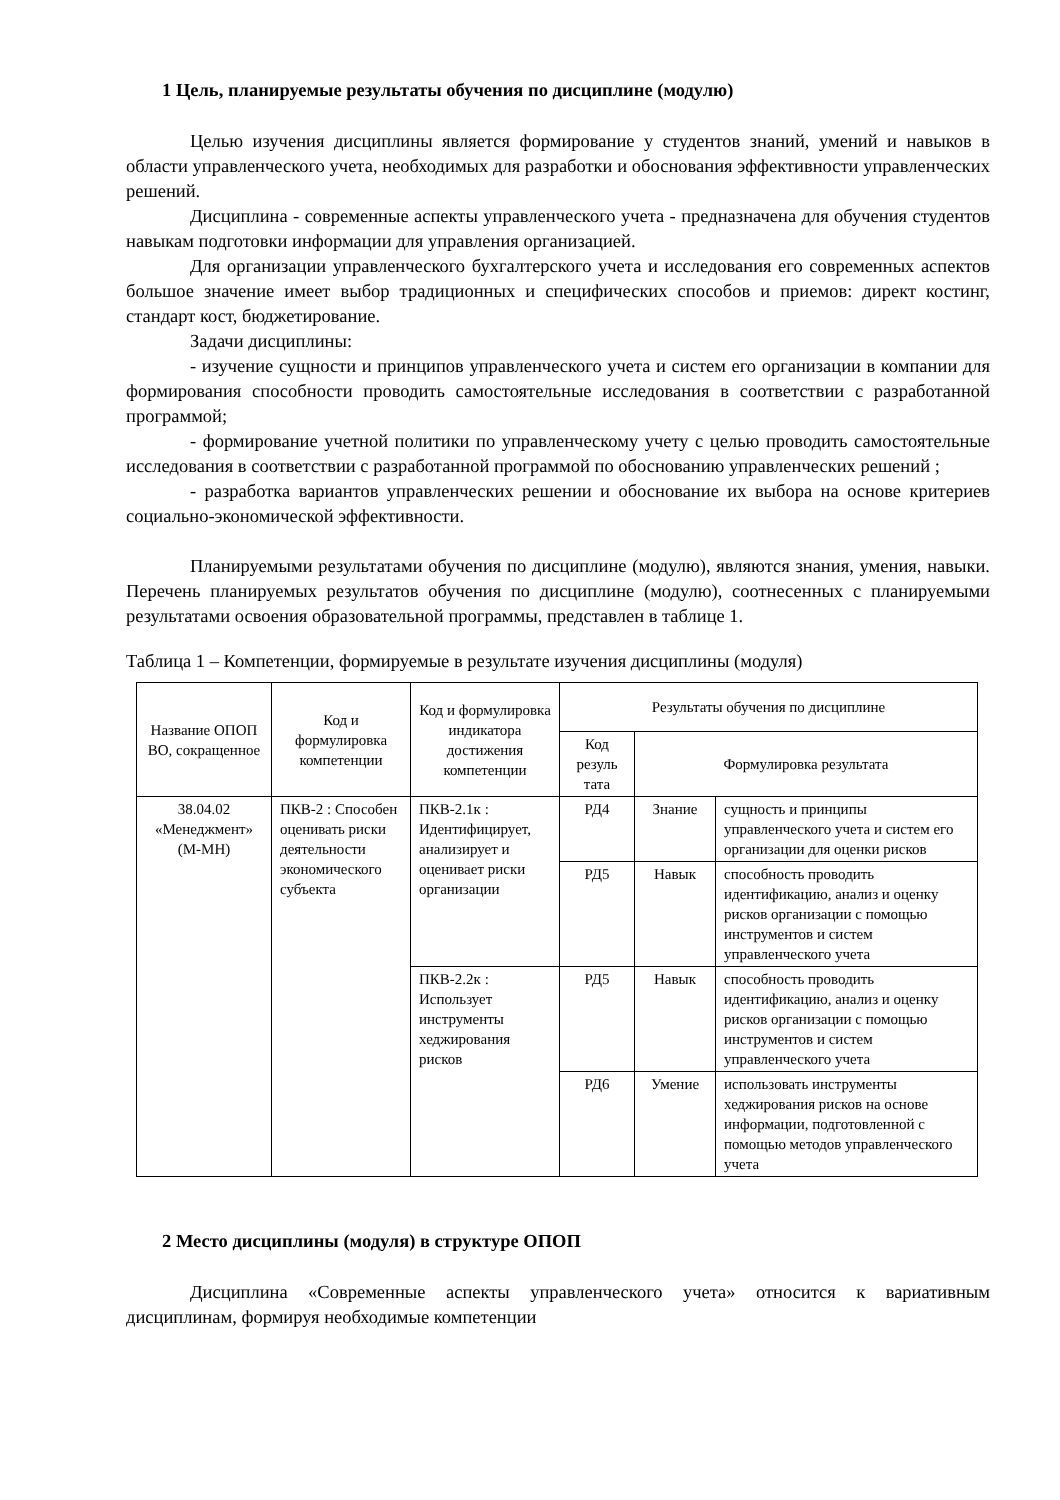1 Цель, планируемые результаты обучения по дисциплине (модулю)
Целью изучения дисциплины является формирование у студентов знаний, умений и навыков в области управленческого учета, необходимых для разработки и обоснования эффективности управленческих решений.
Дисциплина - современные аспекты управленческого учета - предназначена для обучения студентов навыкам подготовки информации для управления организацией.
Для организации управленческого бухгалтерского учета и исследования его современных аспектов большое значение имеет выбор традиционных и специфических способов и приемов: директ костинг, стандарт кост, бюджетирование.
Задачи дисциплины:
- изучение сущности и принципов управленческого учета и систем его организации в компании для формирования способности проводить самостоятельные исследования в соответствии с разработанной программой;
- формирование учетной политики по управленческому учету с целью проводить самостоятельные исследования в соответствии с разработанной программой по обоснованию управленческих решений ;
- разработка вариантов управленческих решении и обоснование их выбора на основе критериев социально-экономической эффективности.
Планируемыми результатами обучения по дисциплине (модулю), являются знания, умения, навыки. Перечень планируемых результатов обучения по дисциплине (модулю), соотнесенных с планируемыми результатами освоения образовательной программы, представлен в таблице 1.
Таблица 1 – Компетенции, формируемые в результате изучения дисциплины (модуля)
| Название ОПОП ВО, сокращенное | Код и формулировка компетенции | Код и формулировка индикатора достижения компетенции | Результаты обучения по дисциплине | | |
| --- | --- | --- | --- | --- | --- |
| | | | Код резуль тата | Формулировка результата | |
| 38.04.02 «Менеджмент» (М-МН) | ПКВ-2 : Способен оценивать риски деятельности экономического субъекта | ПКВ-2.1к : Идентифицирует, анализирует и оценивает риски организации | РД4 | Знание | сущность и принципы управленческого учета и систем его организации для оценки рисков |
| | | | РД5 | Навык | способность проводить идентификацию, анализ и оценку рисков организации с помощью инструментов и систем управленческого учета |
| | | ПКВ-2.2к : Использует инструменты хеджирования рисков | РД5 | Навык | способность проводить идентификацию, анализ и оценку рисков организации с помощью инструментов и систем управленческого учета |
| | | | РД6 | Умение | использовать инструменты хеджирования рисков на основе информации, подготовленной с помощью методов управленческого учета |
2 Место дисциплины (модуля) в структуре ОПОП
Дисциплина «Современные аспекты управленческого учета» относится к вариативным дисциплинам, формируя необходимые компетенции